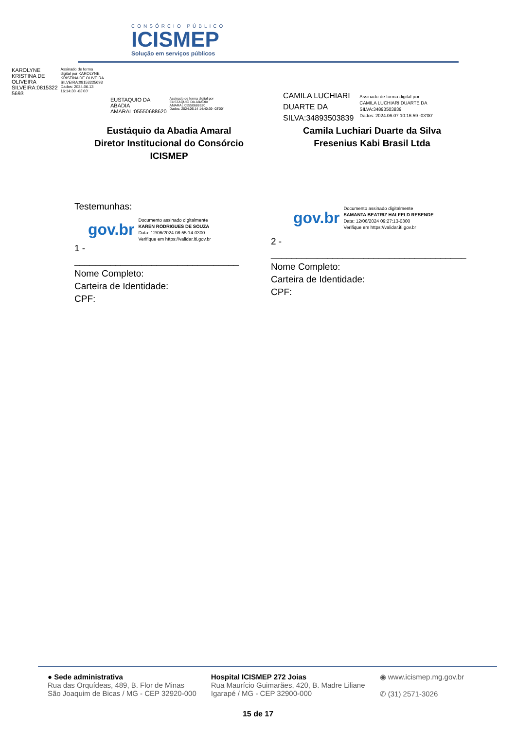CONSÓRCIO PÚBLICO
ICISMEP
Solução em serviços públicos
KAROLYNE
KRISTINA DE
OLIVEIRA
SILVEIRA:0815322
5693
Assinado de forma
digital por KAROLYNE
KRISTINA DE OLIVEIRA
SILVEIRA:08153225693
Dados: 2024.06.13
16:14:30 -03'00'
EUSTAQUIO DA
ABADIA
AMARAL:05550688620
Assinado de forma digital por
EUSTAQUIO DA ABADIA
AMARAL:05550688620
Dados: 2024.06.14 14:40:39 -03'00'
CAMILA LUCHIARI
DUARTE DA
SILVA:34893503839
Assinado de forma digital por
CAMILA LUCHIARI DUARTE DA
SILVA:34893503839
Dados: 2024.06.07 10:16:59 -03'00'
Eustáquio da Abadia Amaral
Diretor Institucional do Consórcio ICISMEP
Camila Luchiari Duarte da Silva
Fresenius Kabi Brasil Ltda
Testemunhas:
gov.br
Documento assinado digitalmente
KAREN RODRIGUES DE SOUZA
Data: 12/06/2024 08:55:14-0300
Verifique em https://validar.iti.gov.br
1 - ________________________________
Nome Completo:
Carteira de Identidade:
CPF:
gov.br
Documento assinado digitalmente
SAMANTA BEATRIZ HALFELD RESENDE
Data: 12/06/2024 09:27:13-0300
Verifique em https://validar.iti.gov.br
2 - ______________________________________
Nome Completo:
Carteira de Identidade:
CPF:
● Sede administrativa
Rua das Orquídeas, 489, B. Flor de Minas
São Joaquim de Bicas / MG - CEP 32920-000
Hospital ICISMEP 272 Joias
Rua Maurício Guimarães, 420, B. Madre Liliane
Igarapé / MG - CEP 32900-000
◉ www.icismep.mg.gov.br
✆ (31) 2571-3026
15 de 17